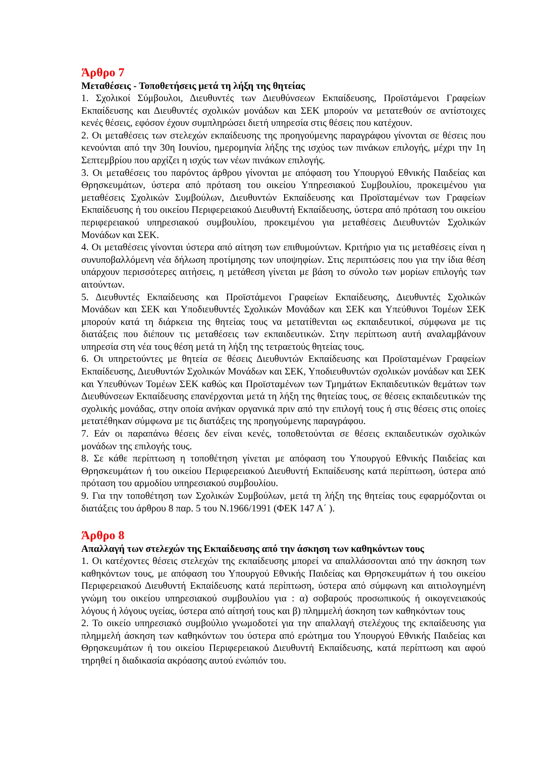Άρθρο 7
Μεταθέσεις - Τοποθετήσεις μετά τη λήξη της θητείας
1. Σχολικοί Σύμβουλοι, Διευθυντές των Διευθύνσεων Εκπαίδευσης, Προϊστάμενοι Γραφείων Εκπαίδευσης και Διευθυντές σχολικών μονάδων και ΣΕΚ μπορούν να μετατεθούν σε αντίστοιχες κενές θέσεις, εφόσον έχουν συμπληρώσει διετή υπηρεσία στις θέσεις που κατέχουν.
2. Οι μεταθέσεις των στελεχών εκπαίδευσης της προηγούμενης παραγράφου γίνονται σε θέσεις που κενούνται από την 30η Ιουνίου, ημερομηνία λήξης της ισχύος των πινάκων επιλογής, μέχρι την 1η Σεπτεμβρίου που αρχίζει η ισχύς των νέων πινάκων επιλογής.
3. Οι μεταθέσεις του παρόντος άρθρου γίνονται με απόφαση του Υπουργού Εθνικής Παιδείας και Θρησκευμάτων, ύστερα από πρόταση του οικείου Υπηρεσιακού Συμβουλίου, προκειμένου για μεταθέσεις Σχολικών Συμβούλων, Διευθυντών Εκπαίδευσης και Προϊσταμένων των Γραφείων Εκπαίδευσης ή του οικείου Περιφερειακού Διευθυντή Εκπαίδευσης, ύστερα από πρόταση του οικείου περιφερειακού υπηρεσιακού συμβουλίου, προκειμένου για μεταθέσεις Διευθυντών Σχολικών Μονάδων και ΣΕΚ.
4. Οι μεταθέσεις γίνονται ύστερα από αίτηση των επιθυμούντων. Κριτήριο για τις μεταθέσεις είναι η συνυποβαλλόμενη νέα δήλωση προτίμησης των υποψηφίων. Στις περιπτώσεις που για την ίδια θέση υπάρχουν περισσότερες αιτήσεις, η μετάθεση γίνεται με βάση το σύνολο των μορίων επιλογής των αιτούντων.
5. Διευθυντές Εκπαίδευσης και Προϊστάμενοι Γραφείων Εκπαίδευσης, Διευθυντές Σχολικών Μονάδων και ΣΕΚ και Υποδιευθυντές Σχολικών Μονάδων και ΣΕΚ και Υπεύθυνοι Τομέων ΣΕΚ μπορούν κατά τη διάρκεια της θητείας τους να μετατίθενται ως εκπαιδευτικοί, σύμφωνα με τις διατάξεις που διέπουν τις μεταθέσεις των εκπαιδευτικών. Στην περίπτωση αυτή αναλαμβάνουν υπηρεσία στη νέα τους θέση μετά τη λήξη της τετραετούς θητείας τους.
6. Οι υπηρετούντες με θητεία σε θέσεις Διευθυντών Εκπαίδευσης και Προϊσταμένων Γραφείων Εκπαίδευσης, Διευθυντών Σχολικών Μονάδων και ΣΕΚ, Υποδιευθυντών σχολικών μονάδων και ΣΕΚ και Υπευθύνων Τομέων ΣΕΚ καθώς και Προϊσταμένων των Τμημάτων Εκπαιδευτικών θεμάτων των Διευθύνσεων Εκπαίδευσης επανέρχονται μετά τη λήξη της θητείας τους, σε θέσεις εκπαιδευτικών της σχολικής μονάδας, στην οποία ανήκαν οργανικά πριν από την επιλογή τους ή στις θέσεις στις οποίες μετατέθηκαν σύμφωνα με τις διατάξεις της προηγούμενης παραγράφου.
7. Εάν οι παραπάνω θέσεις δεν είναι κενές, τοποθετούνται σε θέσεις εκπαιδευτικών σχολικών μονάδων της επιλογής τους.
8. Σε κάθε περίπτωση η τοποθέτηση γίνεται με απόφαση του Υπουργού Εθνικής Παιδείας και Θρησκευμάτων ή του οικείου Περιφερειακού Διευθυντή Εκπαίδευσης κατά περίπτωση, ύστερα από πρόταση του αρμοδίου υπηρεσιακού συμβουλίου.
9. Για την τοποθέτηση των Σχολικών Συμβούλων, μετά τη λήξη της θητείας τους εφαρμόζονται οι διατάξεις του άρθρου 8 παρ. 5 του Ν.1966/1991 (ΦΕΚ 147 Α΄ ).
Άρθρο 8
Απαλλαγή των στελεχών της Εκπαίδευσης από την άσκηση των καθηκόντων τους
1. Οι κατέχοντες θέσεις στελεχών της εκπαίδευσης μπορεί να απαλλάσσονται από την άσκηση των καθηκόντων τους, με απόφαση του Υπουργού Εθνικής Παιδείας και Θρησκευμάτων ή του οικείου Περιφερειακού Διευθυντή Εκπαίδευσης κατά περίπτωση, ύστερα από σύμφωνη και αιτιολογημένη γνώμη του οικείου υπηρεσιακού συμβουλίου για : α) σοβαρούς προσωπικούς ή οικογενειακούς λόγους ή λόγους υγείας, ύστερα από αίτησή τους και β) πλημμελή άσκηση των καθηκόντων τους
2. Το οικείο υπηρεσιακό συμβούλιο γνωμοδοτεί για την απαλλαγή στελέχους της εκπαίδευσης για πλημμελή άσκηση των καθηκόντων του ύστερα από ερώτημα του Υπουργού Εθνικής Παιδείας και Θρησκευμάτων ή του οικείου Περιφερειακού Διευθυντή Εκπαίδευσης, κατά περίπτωση και αφού τηρηθεί η διαδικασία ακρόασης αυτού ενώπιόν του.